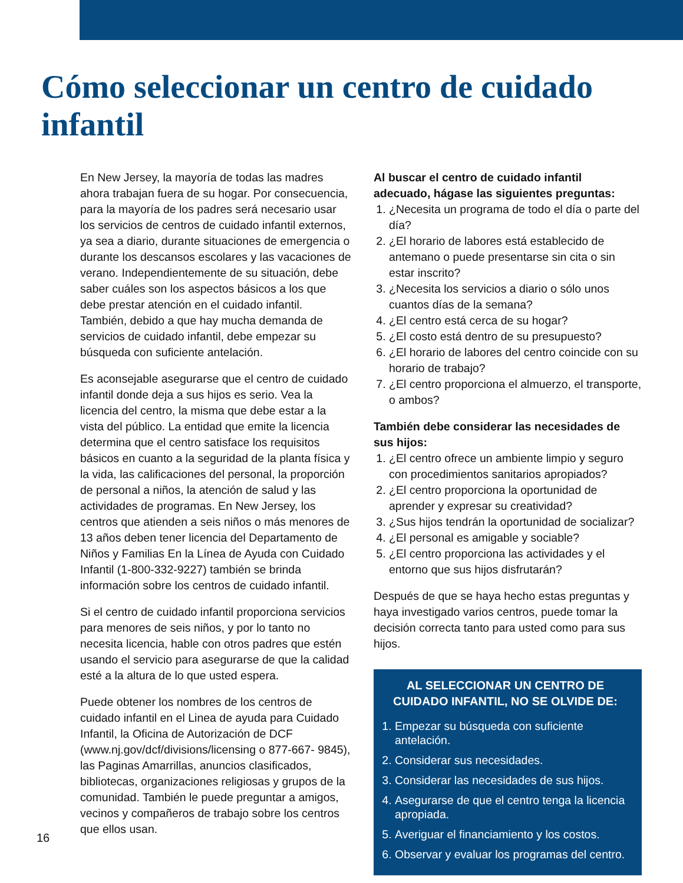Cómo seleccionar un centro de cuidado infantil
En New Jersey, la mayoría de todas las madres ahora trabajan fuera de su hogar. Por consecuencia, para la mayoría de los padres será necesario usar los servicios de centros de cuidado infantil externos, ya sea a diario, durante situaciones de emergencia o durante los descansos escolares y las vacaciones de verano. Independientemente de su situación, debe saber cuáles son los aspectos básicos a los que debe prestar atención en el cuidado infantil. También, debido a que hay mucha demanda de servicios de cuidado infantil, debe empezar su búsqueda con suficiente antelación.
Es aconsejable asegurarse que el centro de cuidado infantil donde deja a sus hijos es serio. Vea la licencia del centro, la misma que debe estar a la vista del público. La entidad que emite la licencia determina que el centro satisface los requisitos básicos en cuanto a la seguridad de la planta física y la vida, las calificaciones del personal, la proporción de personal a niños, la atención de salud y las actividades de programas. En New Jersey, los centros que atienden a seis niños o más menores de 13 años deben tener licencia del Departamento de Niños y Familias En la Línea de Ayuda con Cuidado Infantil (1-800-332-9227) también se brinda información sobre los centros de cuidado infantil.
Si el centro de cuidado infantil proporciona servicios para menores de seis niños, y por lo tanto no necesita licencia, hable con otros padres que estén usando el servicio para asegurarse de que la calidad esté a la altura de lo que usted espera.
Puede obtener los nombres de los centros de cuidado infantil en el Linea de ayuda para Cuidado Infantil, la Oficina de Autorización de DCF (www.nj.gov/dcf/divisions/licensing o 877-667- 9845), las Paginas Amarrillas, anuncios clasificados, bibliotecas, organizaciones religiosas y grupos de la comunidad. También le puede preguntar a amigos, vecinos y compañeros de trabajo sobre los centros que ellos usan.
Al buscar el centro de cuidado infantil adecuado, hágase las siguientes preguntas:
1. ¿Necesita un programa de todo el día o parte del día?
2. ¿El horario de labores está establecido de antemano o puede presentarse sin cita o sin estar inscrito?
3. ¿Necesita los servicios a diario o sólo unos cuantos días de la semana?
4. ¿El centro está cerca de su hogar?
5. ¿El costo está dentro de su presupuesto?
6. ¿El horario de labores del centro coincide con su horario de trabajo?
7. ¿El centro proporciona el almuerzo, el transporte, o ambos?
También debe considerar las necesidades de sus hijos:
1. ¿El centro ofrece un ambiente limpio y seguro con procedimientos sanitarios apropiados?
2. ¿El centro proporciona la oportunidad de aprender y expresar su creatividad?
3. ¿Sus hijos tendrán la oportunidad de socializar?
4. ¿El personal es amigable y sociable?
5. ¿El centro proporciona las actividades y el entorno que sus hijos disfrutarán?
Después de que se haya hecho estas preguntas y haya investigado varios centros, puede tomar la decisión correcta tanto para usted como para sus hijos.
AL SELECCIONAR UN CENTRO DE CUIDADO INFANTIL, NO SE OLVIDE DE:
1. Empezar su búsqueda con suficiente antelación.
2. Considerar sus necesidades.
3. Considerar las necesidades de sus hijos.
4. Asegurarse de que el centro tenga la licencia apropiada.
5. Averiguar el financiamiento y los costos.
6. Observar y evaluar los programas del centro.
16